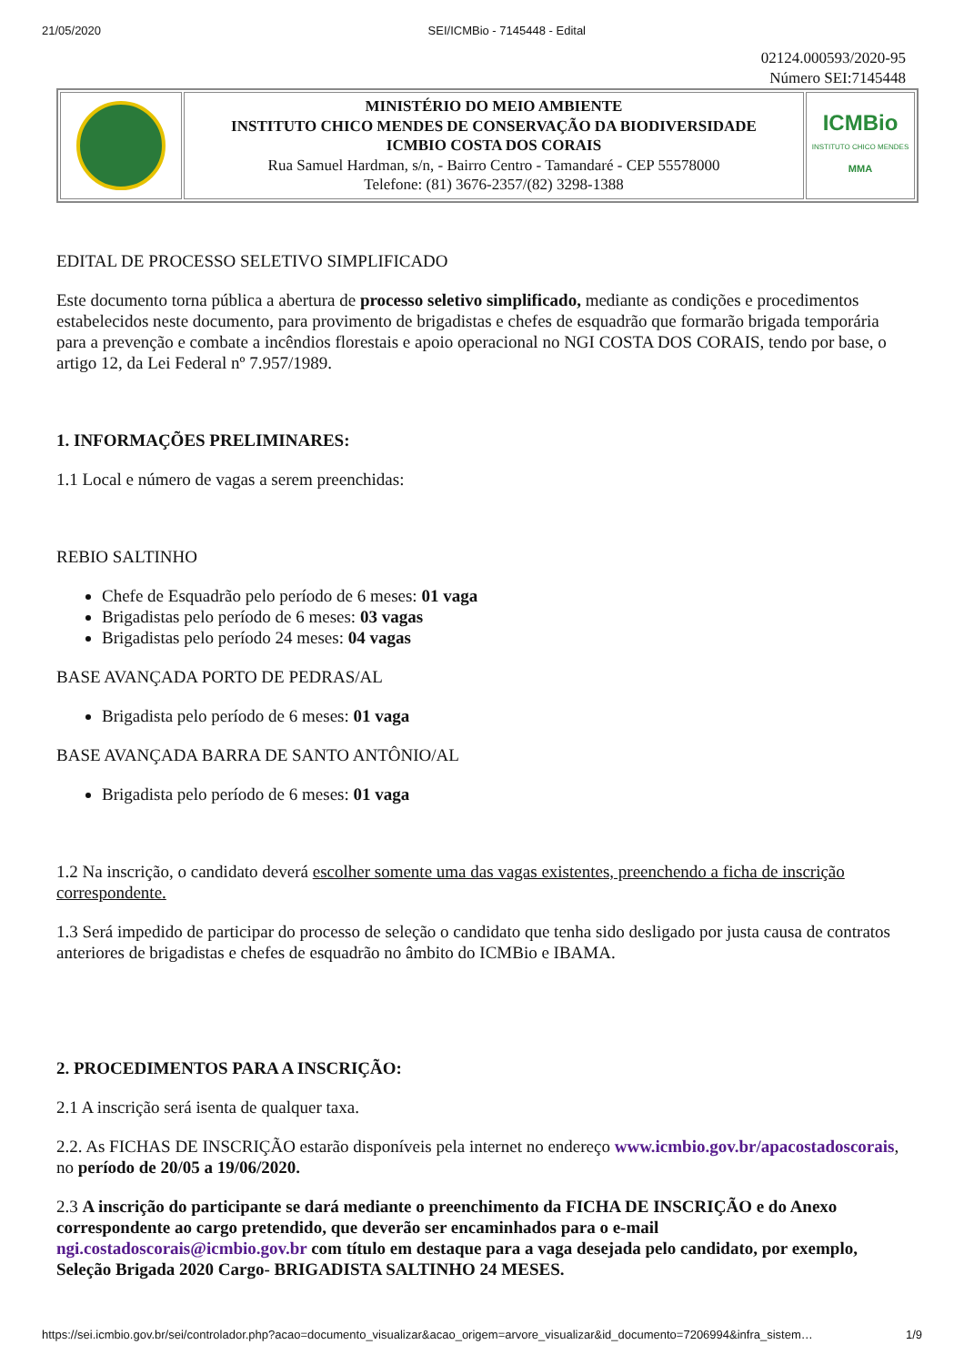21/05/2020 SEI/ICMBio - 7145448 - Edital
02124.000593/2020-95
Número SEI:7145448
| | MINISTÉRIO DO MEIO AMBIENTE INSTITUTO CHICO MENDES DE CONSERVAÇÃO DA BIODIVERSIDADE ICMBIO COSTA DOS CORAIS Rua Samuel Hardman, s/n, - Bairro Centro - Tamandaré - CEP 55578000 Telefone: (81) 3676-2357/(82) 3298-1388 | ICMBio INSTITUTO CHICO MENDES MMA |
EDITAL DE PROCESSO SELETIVO SIMPLIFICADO
Este documento torna pública a abertura de processo seletivo simplificado, mediante as condições e procedimentos estabelecidos neste documento, para provimento de brigadistas e chefes de esquadrão que formarão brigada temporária para a prevenção e combate a incêndios florestais e apoio operacional no NGI COSTA DOS CORAIS, tendo por base, o artigo 12, da Lei Federal nº 7.957/1989.
1. INFORMAÇÕES PRELIMINARES:
1.1 Local e número de vagas a serem preenchidas:
REBIO SALTINHO
Chefe de Esquadrão pelo período de 6 meses: 01 vaga
Brigadistas pelo período de 6 meses: 03 vagas
Brigadistas pelo período 24 meses: 04 vagas
BASE AVANÇADA PORTO DE PEDRAS/AL
Brigadista pelo período de 6 meses: 01 vaga
BASE AVANÇADA BARRA DE SANTO ANTÔNIO/AL
Brigadista pelo período de 6 meses: 01 vaga
1.2 Na inscrição, o candidato deverá escolher somente uma das vagas existentes, preenchendo a ficha de inscrição correspondente.
1.3 Será impedido de participar do processo de seleção o candidato que tenha sido desligado por justa causa de contratos anteriores de brigadistas e chefes de esquadrão no âmbito do ICMBio e IBAMA.
2. PROCEDIMENTOS PARA A INSCRIÇÃO:
2.1 A inscrição será isenta de qualquer taxa.
2.2. As FICHAS DE INSCRIÇÃO estarão disponíveis pela internet no endereço www.icmbio.gov.br/apacostadoscorais, no período de 20/05 a 19/06/2020.
2.3 A inscrição do participante se dará mediante o preenchimento da FICHA DE INSCRIÇÃO e do Anexo correspondente ao cargo pretendido, que deverão ser encaminhados para o e-mail ngi.costadoscorais@icmbio.gov.br com título em destaque para a vaga desejada pelo candidato, por exemplo, Seleção Brigada 2020 Cargo- BRIGADISTA SALTINHO 24 MESES.
https://sei.icmbio.gov.br/sei/controlador.php?acao=documento_visualizar&acao_origem=arvore_visualizar&id_documento=7206994&infra_sistem… 1/9